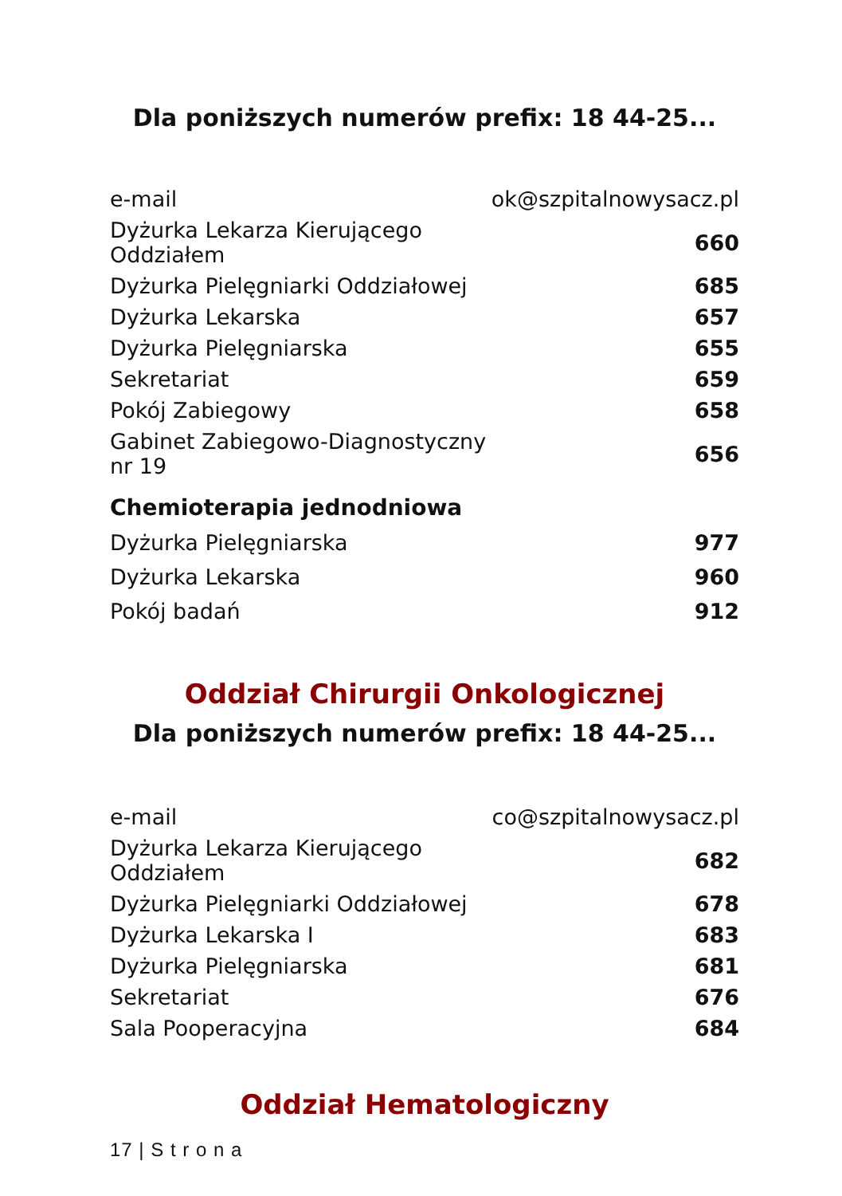Dla poniższych numerów prefix: 18 44-25...
| e-mail | ok@szpitalnowysacz.pl |
| Dyżurka Lekarza Kierującego Oddziałem | 660 |
| Dyżurka Pielęgniarki Oddziałowej | 685 |
| Dyżurka Lekarska | 657 |
| Dyżurka Pielęgniarska | 655 |
| Sekretariat | 659 |
| Pokój Zabiegowy | 658 |
| Gabinet Zabiegowo-Diagnostyczny nr 19 | 656 |
Chemioterapia jednodniowa
| Dyżurka Pielęgniarska | 977 |
| Dyżurka Lekarska | 960 |
| Pokój badań | 912 |
Oddział Chirurgii Onkologicznej
Dla poniższych numerów prefix: 18 44-25...
| e-mail | co@szpitalnowysacz.pl |
| Dyżurka Lekarza Kierującego Oddziałem | 682 |
| Dyżurka Pielęgniarki Oddziałowej | 678 |
| Dyżurka Lekarska I | 683 |
| Dyżurka Pielęgniarska | 681 |
| Sekretariat | 676 |
| Sala Pooperacyjna | 684 |
Oddział Hematologiczny
17 | S t r o n a